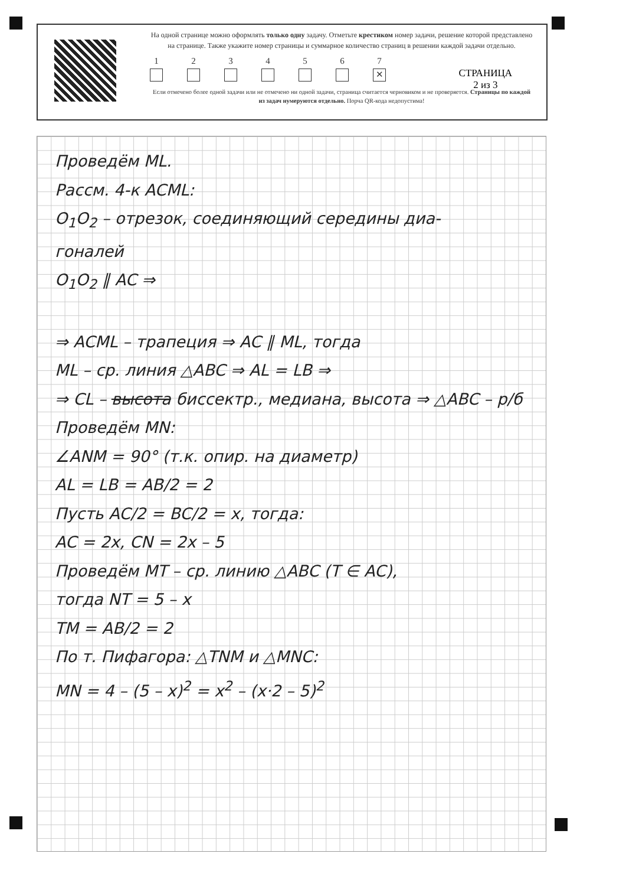На одной странице можно оформлять только одну задачу. Отметьте крестиком номер задачи, решение которой представлено на странице. Также укажите номер страницы и суммарное количество страниц в решении каждой задачи отдельно.
1 2 3 4 5 6 7
✕
Если отмечено более одной задачи или не отмечено ни одной задачи, страница считается черновиком и не проверяется. Страницы по каждой из задач нумеруются отдельно. Порча QR-кода недопустима!
СТРАНИЦА
2 из 3
Проведём ML.
Рассм. 4-к ACML:
O<sub>1</sub>O<sub>2</sub> – отрезок, соединяющий середины диа-
гоналей
O<sub>1</sub>O<sub>2</sub> ∥ AC ⇒
⇒ ACML – трапеция ⇒ AC ∥ ML, тогда
ML – ср. линия △ABC ⇒ AL = LB ⇒
⇒ CL – высота биссектр., медиана, высота ⇒ △ABC – р/б
Проведём MN:
∠ANM = 90° (т.к. опир. на диаметр)
AL = LB = AB/2 = 2
Пусть AC/2 = BC/2 = x, тогда:
AC = 2x, CN = 2x – 5
Проведём MT – ср. линию △ABC (T ∈ AC),
тогда NT = 5 – x
TM = AB/2 = 2
По т. Пифагора: △TNM и △MNC:
MN = 4 – (5 – x)<sup>2</sup> = x<sup>2</sup> – (x·2 – 5)<sup>2</sup>